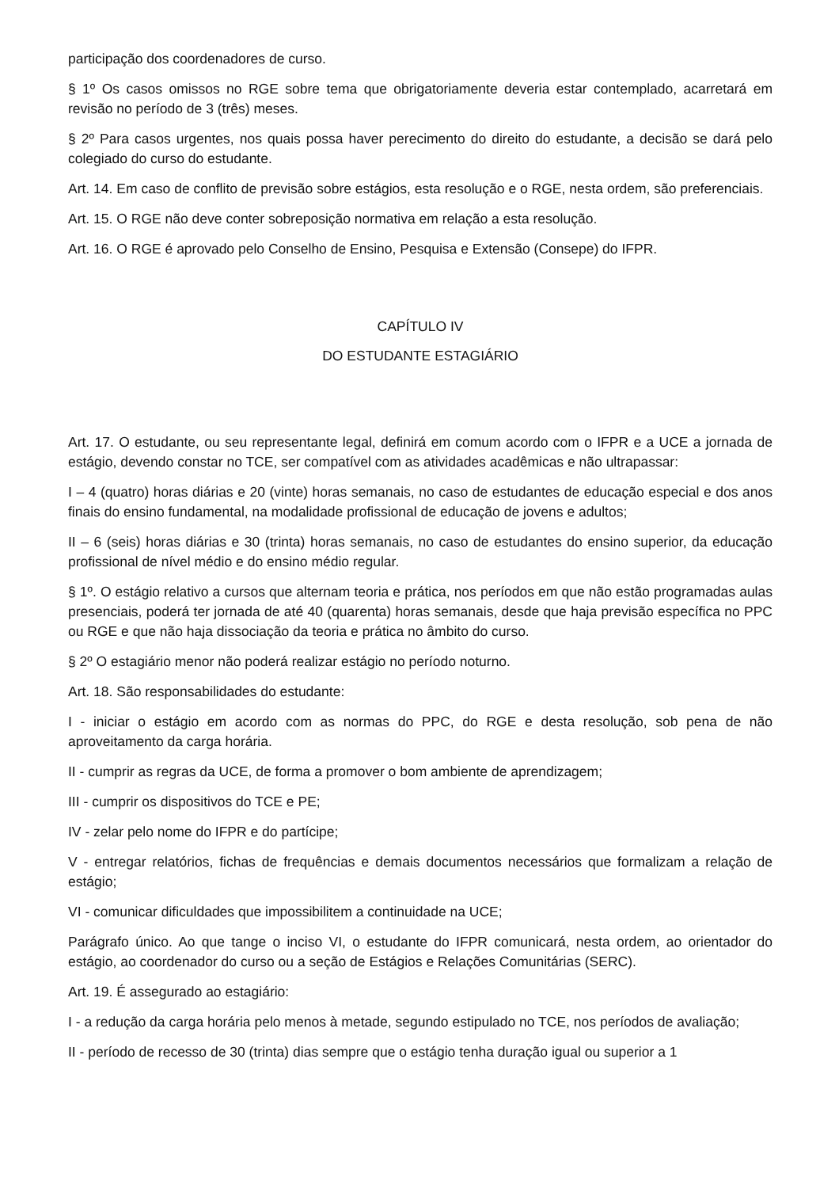participação dos coordenadores de curso.
§ 1º Os casos omissos no RGE sobre tema que obrigatoriamente deveria estar contemplado, acarretará em revisão no período de 3 (três) meses.
§ 2º Para casos urgentes, nos quais possa haver perecimento do direito do estudante, a decisão se dará pelo colegiado do curso do estudante.
Art. 14. Em caso de conflito de previsão sobre estágios, esta resolução e o RGE, nesta ordem, são preferenciais.
Art. 15. O RGE não deve conter sobreposição normativa em relação a esta resolução.
Art. 16. O RGE é aprovado pelo Conselho de Ensino, Pesquisa e Extensão (Consepe) do IFPR.
CAPÍTULO IV
DO ESTUDANTE ESTAGIÁRIO
Art. 17. O estudante, ou seu representante legal, definirá em comum acordo com o IFPR e a UCE a jornada de estágio, devendo constar no TCE, ser compatível com as atividades acadêmicas e não ultrapassar:
I – 4 (quatro) horas diárias e 20 (vinte) horas semanais, no caso de estudantes de educação especial e dos anos finais do ensino fundamental, na modalidade profissional de educação de jovens e adultos;
II – 6 (seis) horas diárias e 30 (trinta) horas semanais, no caso de estudantes do ensino superior, da educação profissional de nível médio e do ensino médio regular.
§ 1º. O estágio relativo a cursos que alternam teoria e prática, nos períodos em que não estão programadas aulas presenciais, poderá ter jornada de até 40 (quarenta) horas semanais, desde que haja previsão específica no PPC ou RGE e que não haja dissociação da teoria e prática no âmbito do curso.
§ 2º O estagiário menor não poderá realizar estágio no período noturno.
Art. 18. São responsabilidades do estudante:
I - iniciar o estágio em acordo com as normas do PPC, do RGE e desta resolução, sob pena de não aproveitamento da carga horária.
II - cumprir as regras da UCE, de forma a promover o bom ambiente de aprendizagem;
III - cumprir os dispositivos do TCE e PE;
IV - zelar pelo nome do IFPR e do partícipe;
V - entregar relatórios, fichas de frequências e demais documentos necessários que formalizam a relação de estágio;
VI - comunicar dificuldades que impossibilitem a continuidade na UCE;
Parágrafo único. Ao que tange o inciso VI, o estudante do IFPR comunicará, nesta ordem, ao orientador do estágio, ao coordenador do curso ou a seção de Estágios e Relações Comunitárias (SERC).
Art. 19. É assegurado ao estagiário:
I - a redução da carga horária pelo menos à metade, segundo estipulado no TCE, nos períodos de avaliação;
II - período de recesso de 30 (trinta) dias sempre que o estágio tenha duração igual ou superior a 1